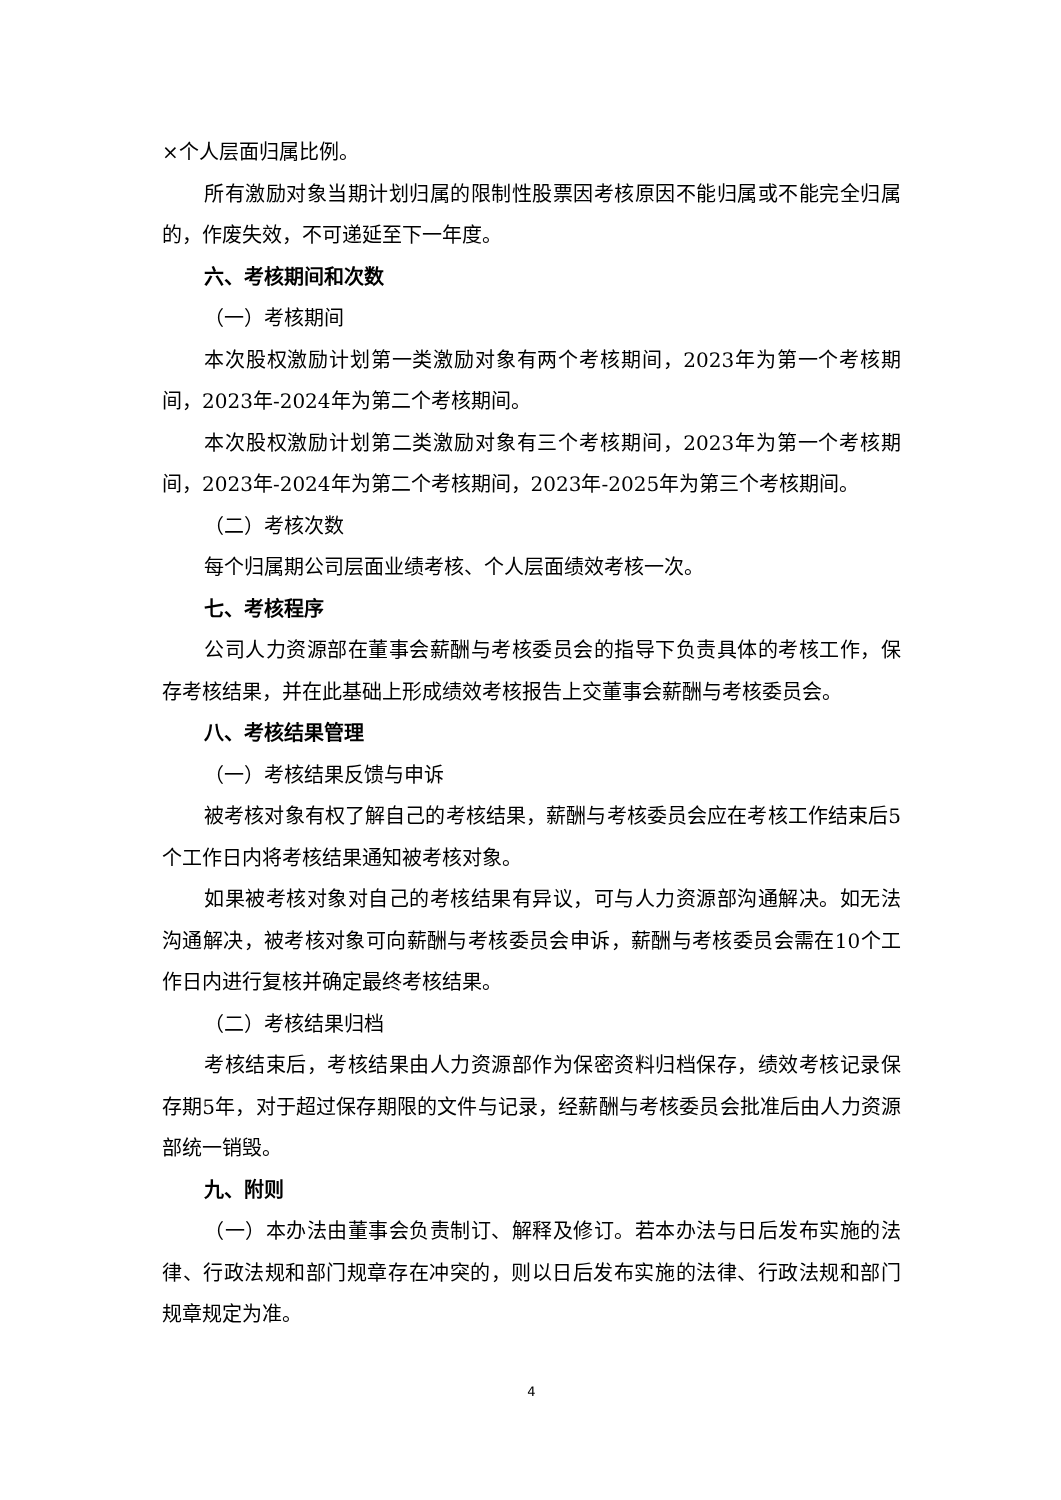×个人层面归属比例。
所有激励对象当期计划归属的限制性股票因考核原因不能归属或不能完全归属的，作废失效，不可递延至下一年度。
六、考核期间和次数
（一）考核期间
本次股权激励计划第一类激励对象有两个考核期间，2023年为第一个考核期间，2023年-2024年为第二个考核期间。
本次股权激励计划第二类激励对象有三个考核期间，2023年为第一个考核期间，2023年-2024年为第二个考核期间，2023年-2025年为第三个考核期间。
（二）考核次数
每个归属期公司层面业绩考核、个人层面绩效考核一次。
七、考核程序
公司人力资源部在董事会薪酬与考核委员会的指导下负责具体的考核工作，保存考核结果，并在此基础上形成绩效考核报告上交董事会薪酬与考核委员会。
八、考核结果管理
（一）考核结果反馈与申诉
被考核对象有权了解自己的考核结果，薪酬与考核委员会应在考核工作结束后5个工作日内将考核结果通知被考核对象。
如果被考核对象对自己的考核结果有异议，可与人力资源部沟通解决。如无法沟通解决，被考核对象可向薪酬与考核委员会申诉，薪酬与考核委员会需在10个工作日内进行复核并确定最终考核结果。
（二）考核结果归档
考核结束后，考核结果由人力资源部作为保密资料归档保存，绩效考核记录保存期5年，对于超过保存期限的文件与记录，经薪酬与考核委员会批准后由人力资源部统一销毁。
九、附则
（一）本办法由董事会负责制订、解释及修订。若本办法与日后发布实施的法律、行政法规和部门规章存在冲突的，则以日后发布实施的法律、行政法规和部门规章规定为准。
4